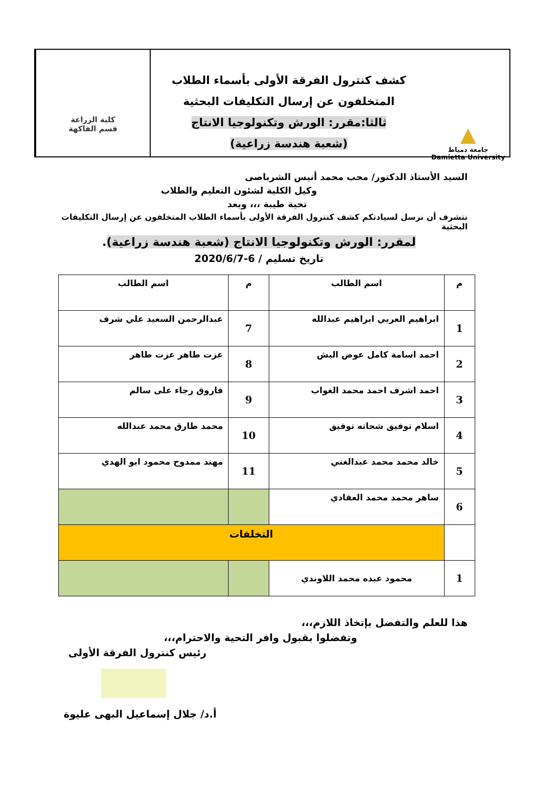▲
جامعة دمياط
Damietta University
كشف كنترول الفرقة الأولى بأسماء الطلاب
المتخلفون عن إرسال التكليفات البحثية
ثالثا:مقرر: الورش وتكنولوجيا الانتاج
(شعبة هندسة زراعية)
كلية الزراعة
قسم الفاكهة
السيد الأستاذ الدكتور/ محب محمد أنيس الشرباصى
وكيل الكلية لشئون التعليم والطلاب
تحية طيبة ،،، وبعد
نتشرف أن نرسل لسيادتكم كشف كنترول الفرقة الأولى بأسماء الطلاب المتخلفون عن إرسال التكليفات البحثية
لمقرر: الورش وتكنولوجيا الانتاج (شعبة هندسة زراعية).
تاريخ تسليم / 6-2020/6/7
| م | اسم الطالب | م | اسم الطالب |
| --- | --- | --- | --- |
| 1 | ابراهيم العربي ابراهيم عبدالله | 7 | عبدالرحمن السعيد علي شرف |
| 2 | احمد اسامة كامل عوض البش | 8 | عزت طاهر عزت طاهر |
| 3 | احمد اشرف احمد محمد الغواب | 9 | فاروق رجاء على سالم |
| 4 | اسلام توفيق شحاته توفيق | 10 | محمد طارق محمد عبدالله |
| 5 | خالد محمد محمد عبدالغني | 11 | مهند ممدوح محمود ابو الهدي |
| 6 | ساهر محمد محمد العقادي | | |
| | التخلفات | | |
| 1 | محمود عبده محمد اللاوندي | | |
هذا للعلم والتفضل بإتخاذ اللازم،،،
وتفضلوا بقبول وافر التحية والاحترام،،،
رئيس كنترول الفرقة الأولى
أ.د/ جلال إسماعيل البهى عليوة